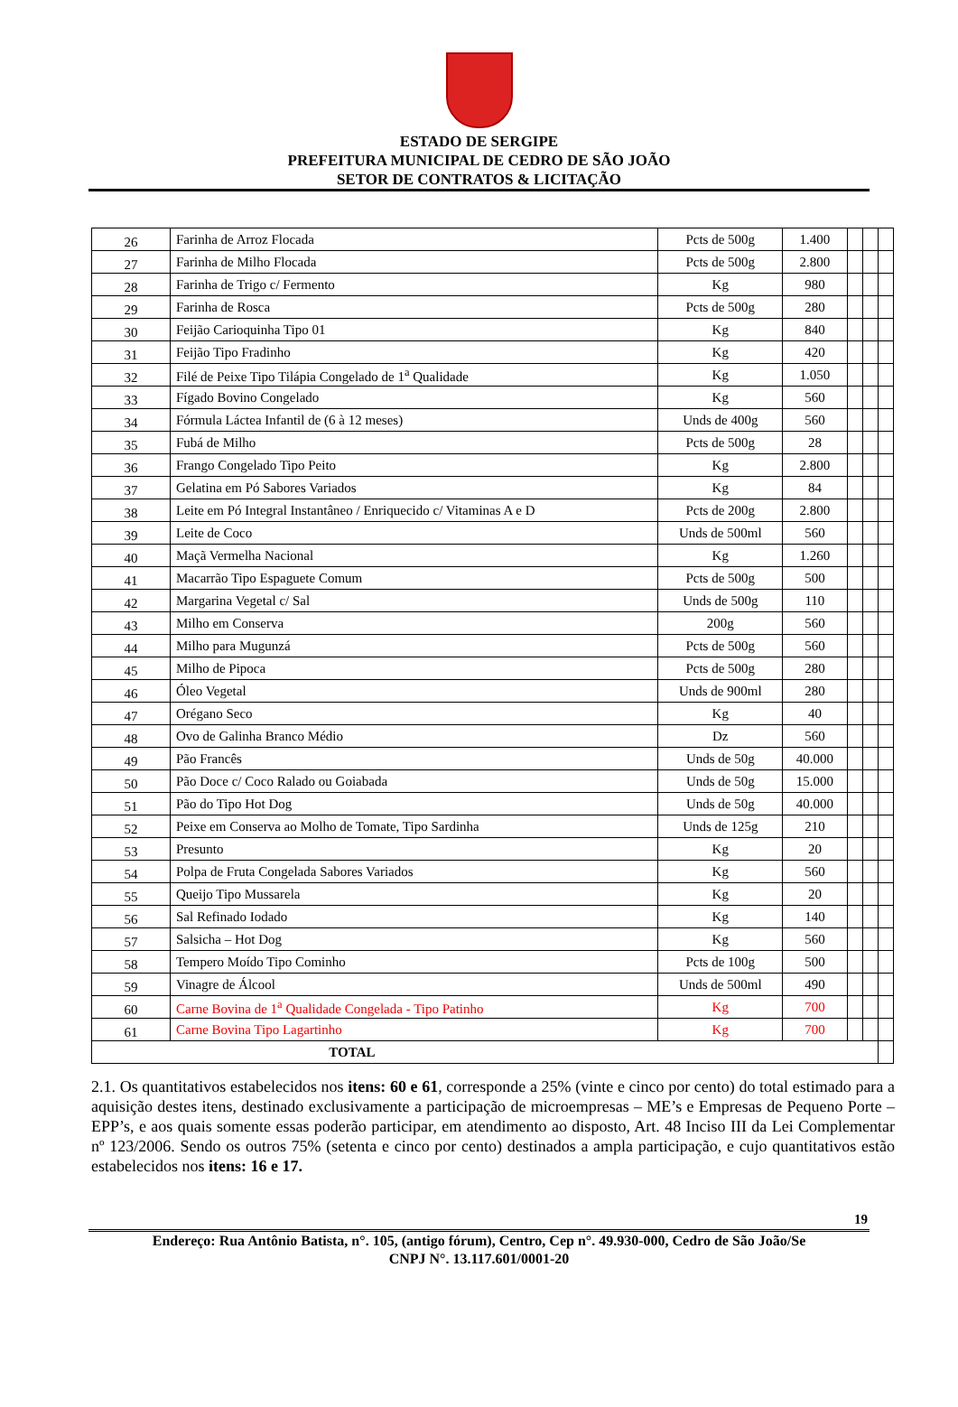ESTADO DE SERGIPE
PREFEITURA MUNICIPAL DE CEDRO DE SÃO JOÃO
SETOR DE CONTRATOS & LICITAÇÃO
| 26 | Farinha de Arroz Flocada | Pcts de 500g | 1.400 | | | |
| 27 | Farinha de Milho Flocada | Pcts de 500g | 2.800 | | | |
| 28 | Farinha de Trigo c/ Fermento | Kg | 980 | | | |
| 29 | Farinha de Rosca | Pcts de 500g | 280 | | | |
| 30 | Feijão Carioquinha Tipo 01 | Kg | 840 | | | |
| 31 | Feijão Tipo Fradinho | Kg | 420 | | | |
| 32 | Filé de Peixe Tipo Tilápia Congelado de 1<sup>a</sup> Qualidade | Kg | 1.050 | | | |
| 33 | Fígado Bovino Congelado | Kg | 560 | | | |
| 34 | Fórmula Láctea Infantil de (6 à 12 meses) | Unds de 400g | 560 | | | |
| 35 | Fubá de Milho | Pcts de 500g | 28 | | | |
| 36 | Frango Congelado Tipo Peito | Kg | 2.800 | | | |
| 37 | Gelatina em Pó Sabores Variados | Kg | 84 | | | |
| 38 | Leite em Pó Integral Instantâneo / Enriquecido c/ Vitaminas A e D | Pcts de 200g | 2.800 | | | |
| 39 | Leite de Coco | Unds de 500ml | 560 | | | |
| 40 | Maçã Vermelha Nacional | Kg | 1.260 | | | |
| 41 | Macarrão Tipo Espaguete Comum | Pcts de 500g | 500 | | | |
| 42 | Margarina Vegetal c/ Sal | Unds de 500g | 110 | | | |
| 43 | Milho em Conserva | 200g | 560 | | | |
| 44 | Milho para Mugunzá | Pcts de 500g | 560 | | | |
| 45 | Milho de Pipoca | Pcts de 500g | 280 | | | |
| 46 | Óleo Vegetal | Unds de 900ml | 280 | | | |
| 47 | Orégano Seco | Kg | 40 | | | |
| 48 | Ovo de Galinha Branco Médio | Dz | 560 | | | |
| 49 | Pão Francês | Unds de 50g | 40.000 | | | |
| 50 | Pão Doce c/ Coco Ralado ou Goiabada | Unds de 50g | 15.000 | | | |
| 51 | Pão do Tipo Hot Dog | Unds de 50g | 40.000 | | | |
| 52 | Peixe em Conserva ao Molho de Tomate, Tipo Sardinha | Unds de 125g | 210 | | | |
| 53 | Presunto | Kg | 20 | | | |
| 54 | Polpa de Fruta Congelada Sabores Variados | Kg | 560 | | | |
| 55 | Queijo Tipo Mussarela | Kg | 20 | | | |
| 56 | Sal Refinado Iodado | Kg | 140 | | | |
| 57 | Salsicha – Hot Dog | Kg | 560 | | | |
| 58 | Tempero Moído Tipo Cominho | Pcts de 100g | 500 | | | |
| 59 | Vinagre de Álcool | Unds de 500ml | 490 | | | |
| 60 | Carne Bovina de 1<sup>a</sup> Qualidade Congelada - Tipo Patinho | Kg | 700 | | | |
| 61 | Carne Bovina Tipo Lagartinho | Kg | 700 | | | |
| TOTAL | | | | | | |
2.1. Os quantitativos estabelecidos nos itens: 60 e 61, corresponde a 25% (vinte e cinco por cento) do total estimado para a aquisição destes itens, destinado exclusivamente a participação de microempresas – ME’s e Empresas de Pequeno Porte – EPP’s, e aos quais somente essas poderão participar, em atendimento ao disposto, Art. 48 Inciso III da Lei Complementar nº 123/2006. Sendo os outros 75% (setenta e cinco por cento) destinados a ampla participação, e cujo quantitativos estão estabelecidos nos itens: 16 e 17.
19
Endereço: Rua Antônio Batista, n°. 105, (antigo fórum), Centro, Cep n°. 49.930-000, Cedro de São João/Se
CNPJ N°. 13.117.601/0001-20